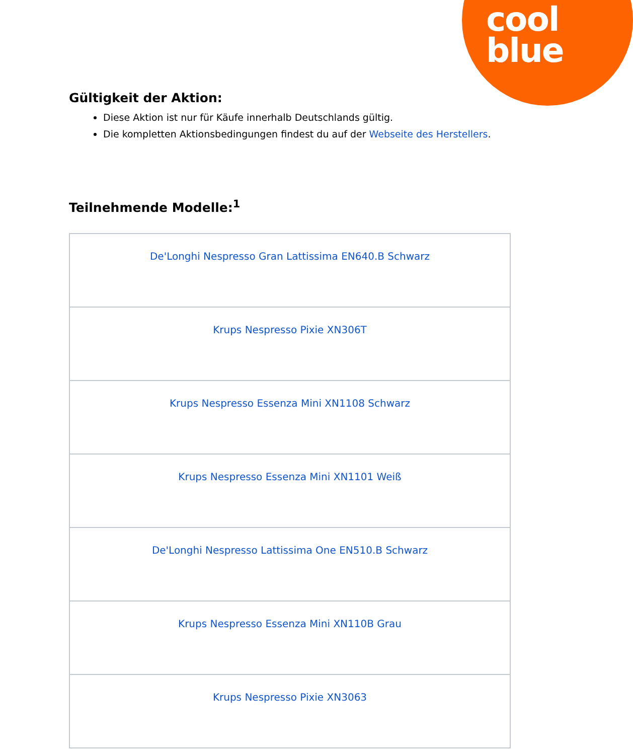cool
blue
Gültigkeit der Aktion:
Diese Aktion ist nur für Käufe innerhalb Deutschlands gültig.
Die kompletten Aktionsbedingungen findest du auf der Webseite des Herstellers.
Teilnehmende Modelle:<sup>1</sup>
| De'Longhi Nespresso Gran Lattissima EN640.B Schwarz |
| Krups Nespresso Pixie XN306T |
| Krups Nespresso Essenza Mini XN1108 Schwarz |
| Krups Nespresso Essenza Mini XN1101 Weiß |
| De'Longhi Nespresso Lattissima One EN510.B Schwarz |
| Krups Nespresso Essenza Mini XN110B Grau |
| Krups Nespresso Pixie XN3063 |